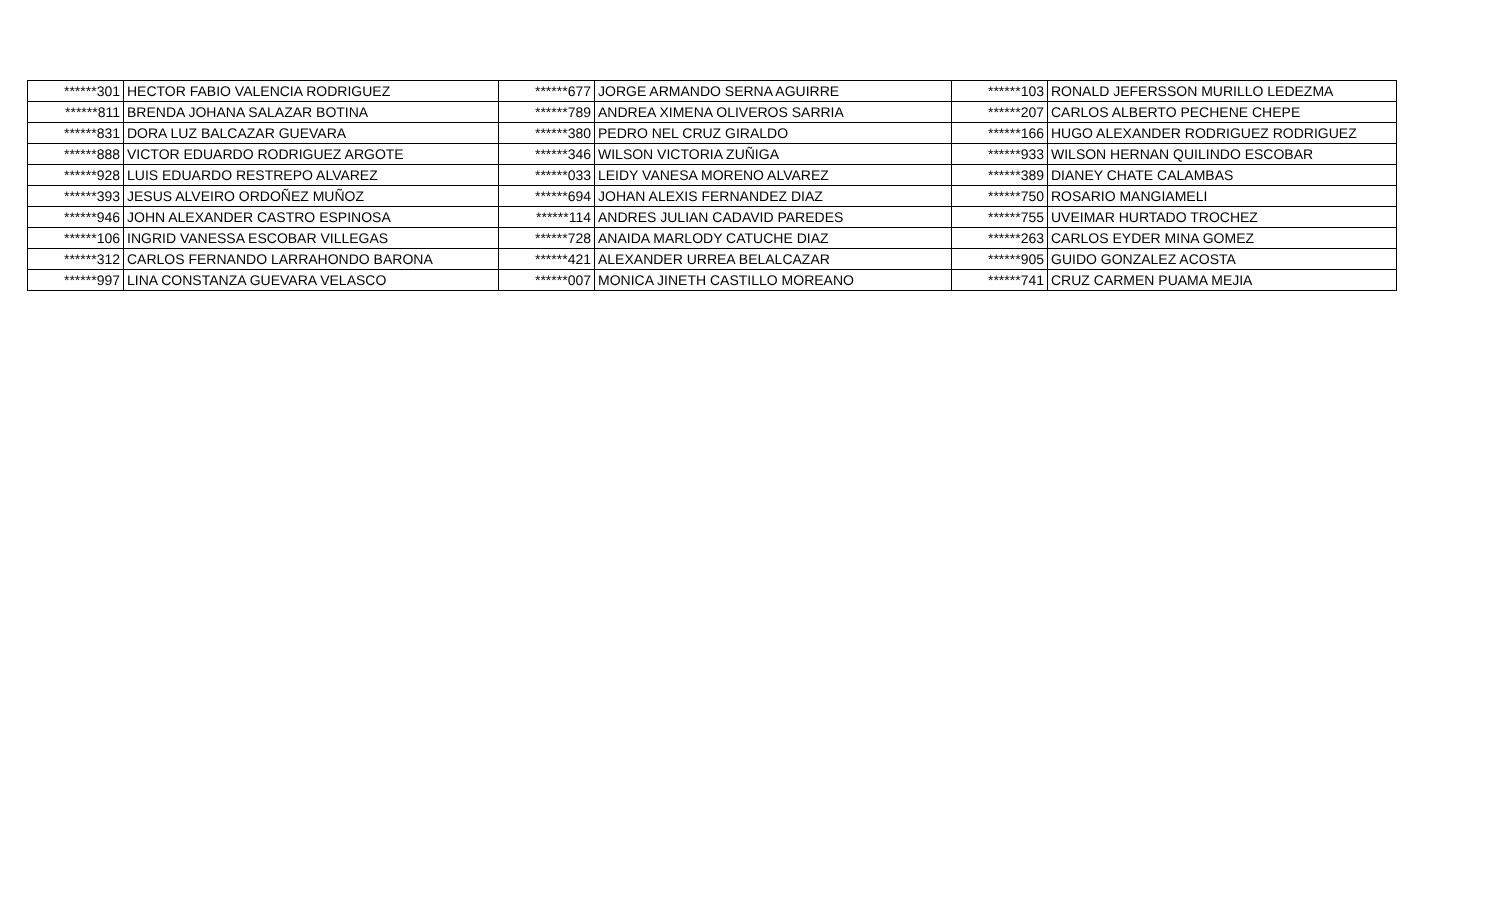| ******301 | HECTOR FABIO VALENCIA RODRIGUEZ | ******677 | JORGE ARMANDO SERNA AGUIRRE | ******103 | RONALD JEFERSSON MURILLO LEDEZMA |
| ******811 | BRENDA JOHANA SALAZAR BOTINA | ******789 | ANDREA XIMENA OLIVEROS SARRIA | ******207 | CARLOS ALBERTO PECHENE CHEPE |
| ******831 | DORA LUZ BALCAZAR GUEVARA | ******380 | PEDRO NEL CRUZ GIRALDO | ******166 | HUGO ALEXANDER RODRIGUEZ RODRIGUEZ |
| ******888 | VICTOR EDUARDO RODRIGUEZ ARGOTE | ******346 | WILSON VICTORIA ZUÑIGA | ******933 | WILSON HERNAN QUILINDO ESCOBAR |
| ******928 | LUIS EDUARDO RESTREPO ALVAREZ | ******033 | LEIDY VANESA MORENO ALVAREZ | ******389 | DIANEY CHATE CALAMBAS |
| ******393 | JESUS ALVEIRO ORDOÑEZ MUÑOZ | ******694 | JOHAN ALEXIS FERNANDEZ DIAZ | ******750 | ROSARIO MANGIAMELI |
| ******946 | JOHN ALEXANDER CASTRO ESPINOSA | ******114 | ANDRES JULIAN CADAVID PAREDES | ******755 | UVEIMAR HURTADO TROCHEZ |
| ******106 | INGRID VANESSA ESCOBAR VILLEGAS | ******728 | ANAIDA MARLODY CATUCHE DIAZ | ******263 | CARLOS EYDER MINA GOMEZ |
| ******312 | CARLOS FERNANDO LARRAHONDO BARONA | ******421 | ALEXANDER URREA BELALCAZAR | ******905 | GUIDO GONZALEZ ACOSTA |
| ******997 | LINA CONSTANZA GUEVARA VELASCO | ******007 | MONICA JINETH CASTILLO MOREANO | ******741 | CRUZ CARMEN PUAMA MEJIA |